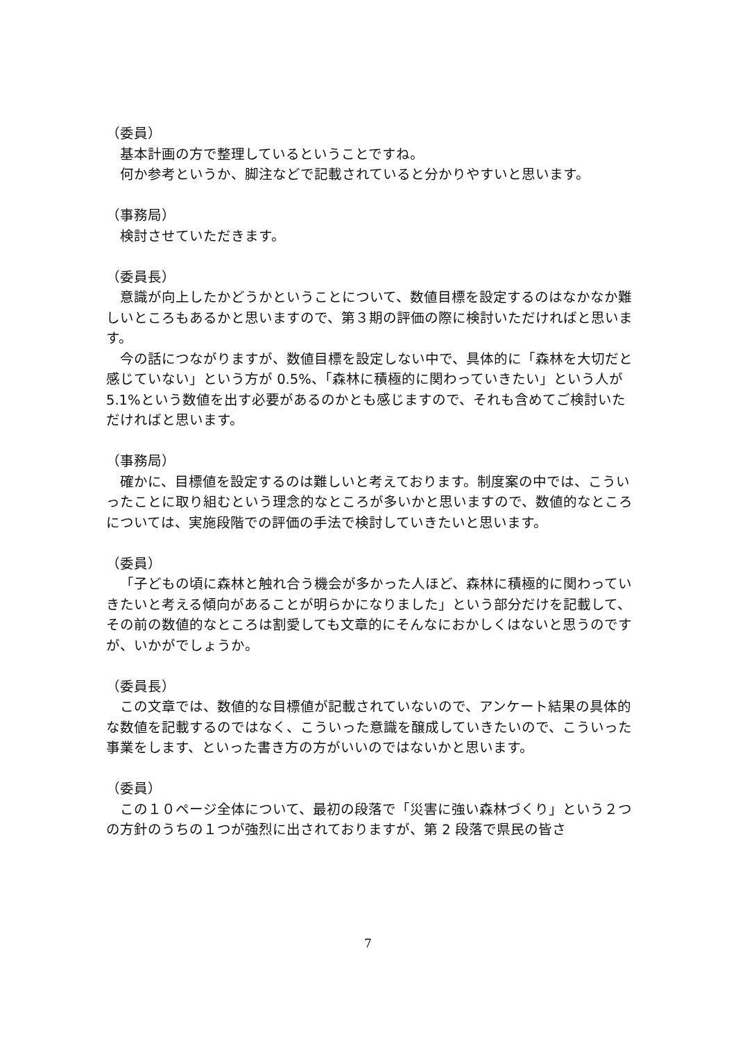（委員）
基本計画の方で整理しているということですね。
何か参考というか、脚注などで記載されていると分かりやすいと思います。
（事務局）
検討させていただきます。
（委員長）
意識が向上したかどうかということについて、数値目標を設定するのはなかなか難しいところもあるかと思いますので、第３期の評価の際に検討いただければと思います。
今の話につながりますが、数値目標を設定しない中で、具体的に「森林を大切だと感じていない」という方が 0.5%、「森林に積極的に関わっていきたい」という人が 5.1%という数値を出す必要があるのかとも感じますので、それも含めてご検討いただければと思います。
（事務局）
確かに、目標値を設定するのは難しいと考えております。制度案の中では、こういったことに取り組むという理念的なところが多いかと思いますので、数値的なところについては、実施段階での評価の手法で検討していきたいと思います。
（委員）
「子どもの頃に森林と触れ合う機会が多かった人ほど、森林に積極的に関わっていきたいと考える傾向があることが明らかになりました」という部分だけを記載して、その前の数値的なところは割愛しても文章的にそんなにおかしくはないと思うのですが、いかがでしょうか。
（委員長）
この文章では、数値的な目標値が記載されていないので、アンケート結果の具体的な数値を記載するのではなく、こういった意識を醸成していきたいので、こういった事業をします、といった書き方の方がいいのではないかと思います。
（委員）
この１０ページ全体について、最初の段落で「災害に強い森林づくり」という２つの方針のうちの１つが強烈に出されておりますが、第 2 段落で県民の皆さ
7